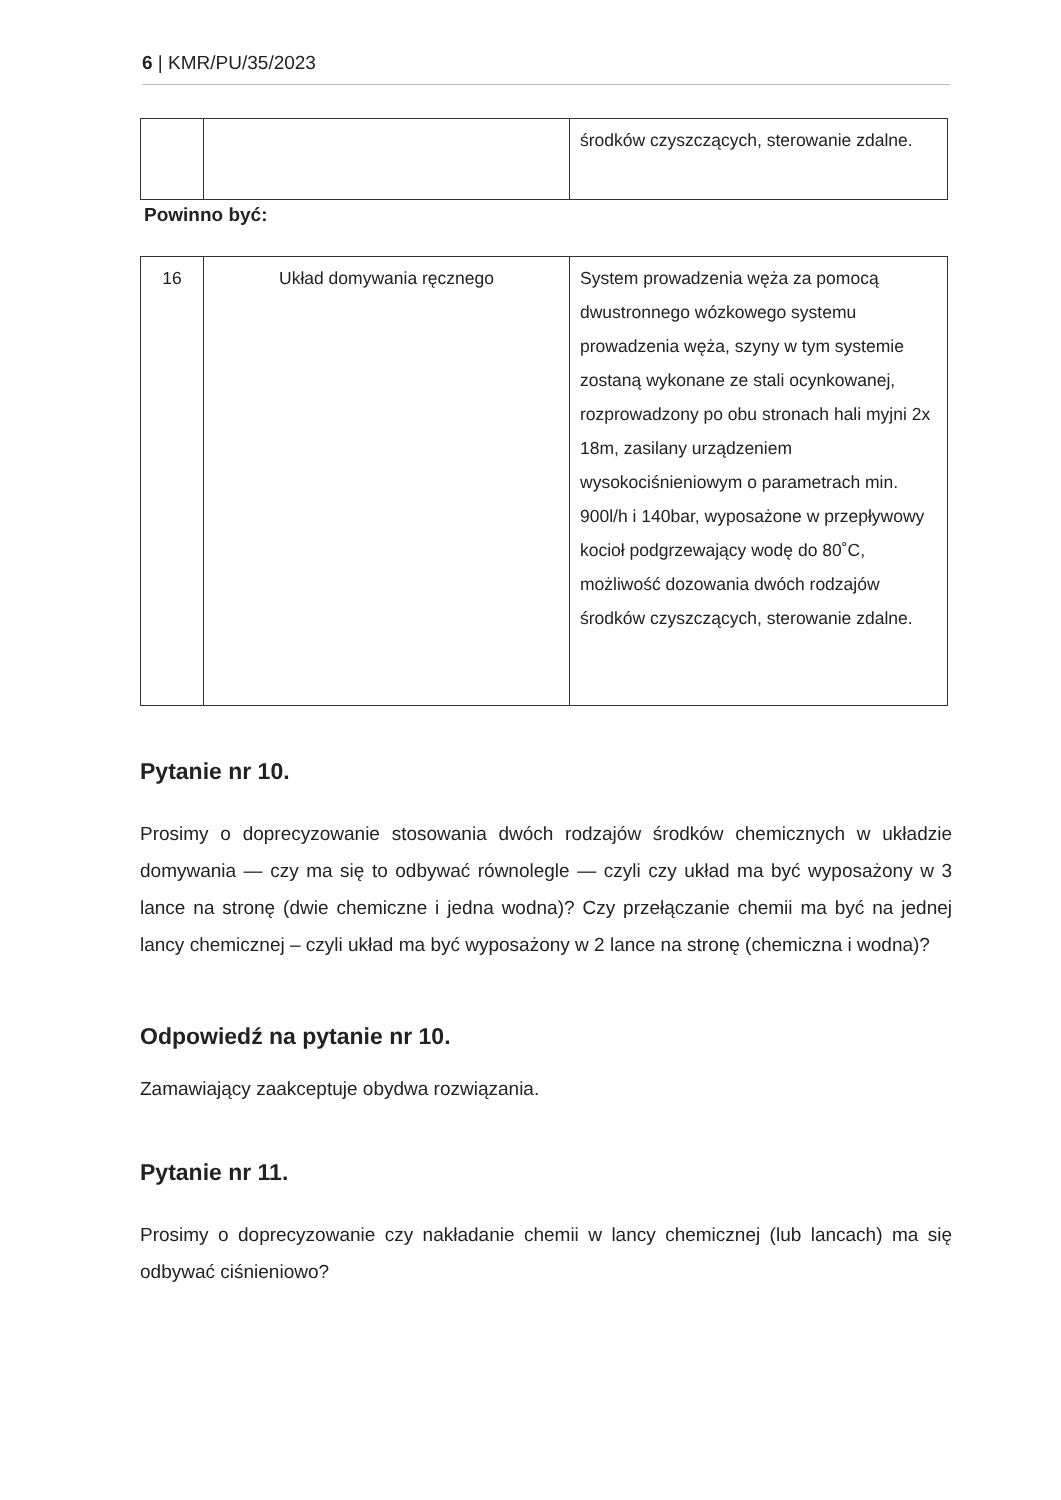6 | KMR/PU/35/2023
| | | środków czyszczących, sterowanie zdalne. |
Powinno być:
| 16 | Układ domywania ręcznego | System prowadzenia węża za pomocą dwustronnego wózkowego systemu prowadzenia węża, szyny w tym systemie zostaną wykonane ze stali ocynkowanej, rozprowadzony po obu stronach hali myjni 2x 18m, zasilany urządzeniem wysokociśnieniowym o parametrach min. 900l/h i 140bar, wyposażone w przepływowy kocioł podgrzewający wodę do 80˚C, możliwość dozowania dwóch rodzajów środków czyszczących, sterowanie zdalne. |
Pytanie nr 10.
Prosimy o doprecyzowanie stosowania dwóch rodzajów środków chemicznych w układzie domywania — czy ma się to odbywać równolegle — czyli czy układ ma być wyposażony w 3 lance na stronę (dwie chemiczne i jedna wodna)? Czy przełączanie chemii ma być na jednej lancy chemicznej – czyli układ ma być wyposażony w 2 lance na stronę (chemiczna i wodna)?
Odpowiedź na pytanie nr 10.
Zamawiający zaakceptuje obydwa rozwiązania.
Pytanie nr 11.
Prosimy o doprecyzowanie czy nakładanie chemii w lancy chemicznej (lub lancach) ma się odbywać ciśnieniowo?